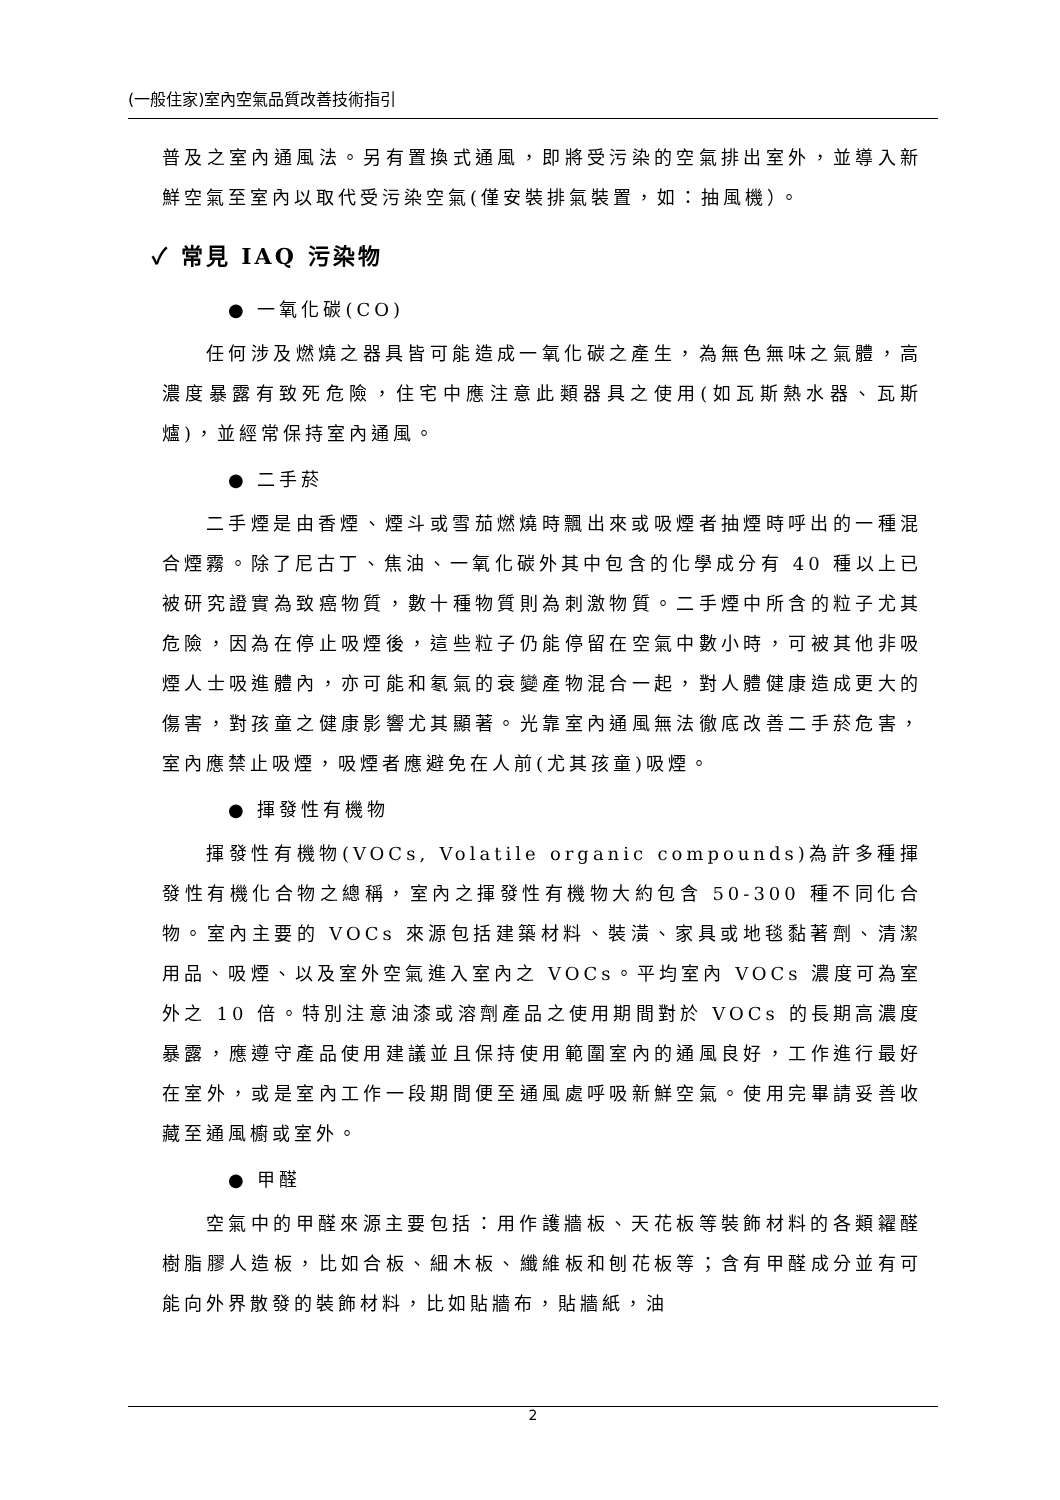(一般住家)室內空氣品質改善技術指引
普及之室內通風法。另有置換式通風，即將受污染的空氣排出室外，並導入新鮮空氣至室內以取代受污染空氣(僅安裝排氣裝置，如：抽風機）。
✓ 常見 IAQ 污染物
● 一氧化碳(CO)
任何涉及燃燒之器具皆可能造成一氧化碳之產生，為無色無味之氣體，高濃度暴露有致死危險，住宅中應注意此類器具之使用(如瓦斯熱水器、瓦斯爐)，並經常保持室內通風。
● 二手菸
二手煙是由香煙、煙斗或雪茄燃燒時飄出來或吸煙者抽煙時呼出的一種混合煙霧。除了尼古丁、焦油、一氧化碳外其中包含的化學成分有 40 種以上已被研究證實為致癌物質，數十種物質則為刺激物質。二手煙中所含的粒子尤其危險，因為在停止吸煙後，這些粒子仍能停留在空氣中數小時，可被其他非吸煙人士吸進體內，亦可能和氡氣的衰變產物混合一起，對人體健康造成更大的傷害，對孩童之健康影響尤其顯著。光靠室內通風無法徹底改善二手菸危害，室內應禁止吸煙，吸煙者應避免在人前(尤其孩童)吸煙。
● 揮發性有機物
揮發性有機物(VOCs, Volatile organic compounds)為許多種揮發性有機化合物之總稱，室內之揮發性有機物大約包含 50-300 種不同化合物。室內主要的 VOCs 來源包括建築材料、裝潢、家具或地毯黏著劑、清潔用品、吸煙、以及室外空氣進入室內之 VOCs。平均室內 VOCs 濃度可為室外之 10 倍。特別注意油漆或溶劑產品之使用期間對於 VOCs 的長期高濃度暴露，應遵守產品使用建議並且保持使用範圍室內的通風良好，工作進行最好在室外，或是室內工作一段期間便至通風處呼吸新鮮空氣。使用完畢請妥善收藏至通風櫥或室外。
● 甲醛
空氣中的甲醛來源主要包括：用作護牆板、天花板等裝飾材料的各類糴醛樹脂膠人造板，比如合板、細木板、纖維板和刨花板等；含有甲醛成分並有可能向外界散發的裝飾材料，比如貼牆布，貼牆紙，油
2